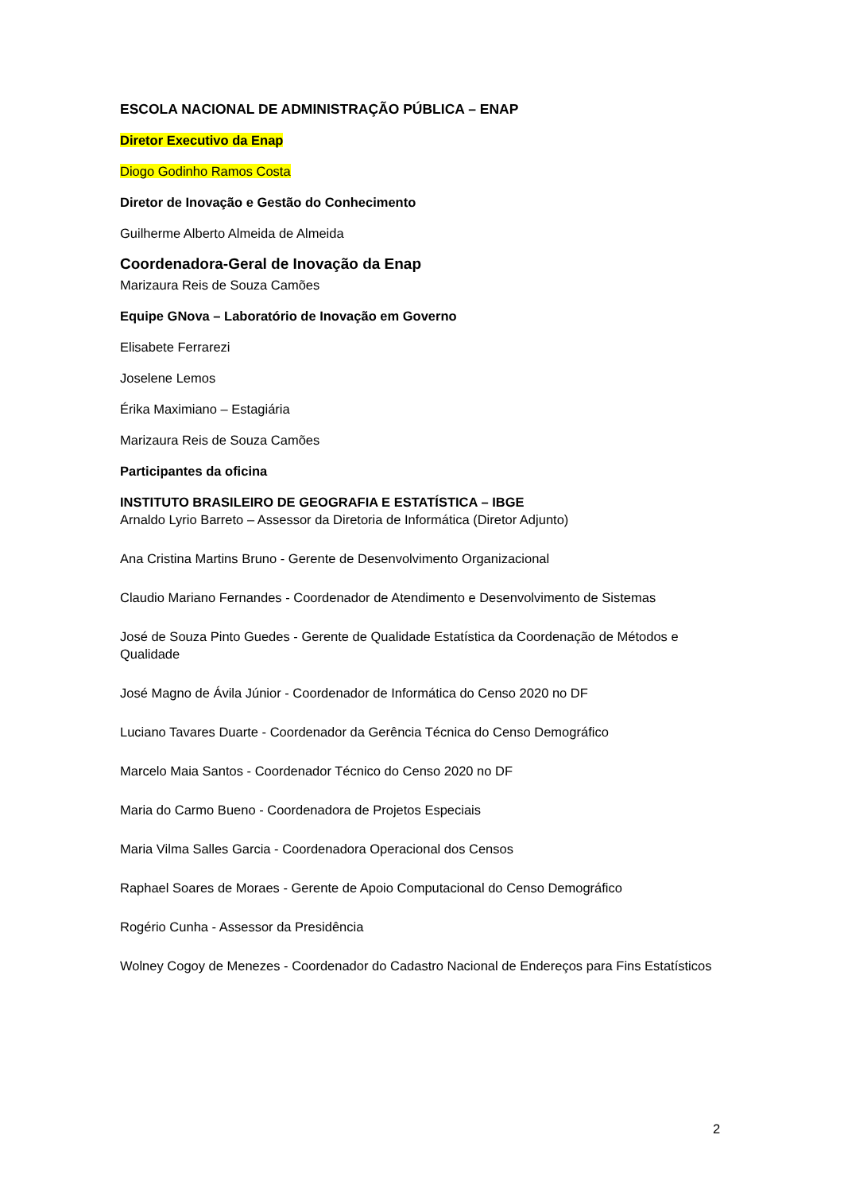ESCOLA NACIONAL DE ADMINISTRAÇÃO PÚBLICA – ENAP
Diretor Executivo da Enap
Diogo Godinho Ramos Costa
Diretor de Inovação e Gestão do Conhecimento
Guilherme Alberto Almeida de Almeida
Coordenadora-Geral de Inovação da Enap
Marizaura Reis de Souza Camões
Equipe GNova – Laboratório de Inovação em Governo
Elisabete Ferrarezi
Joselene Lemos
Érika Maximiano – Estagiária
Marizaura Reis de Souza Camões
Participantes da oficina
INSTITUTO BRASILEIRO DE GEOGRAFIA E ESTATÍSTICA – IBGE
Arnaldo Lyrio Barreto – Assessor da Diretoria de Informática (Diretor Adjunto)
Ana Cristina Martins Bruno - Gerente de Desenvolvimento Organizacional
Claudio Mariano Fernandes - Coordenador de Atendimento e Desenvolvimento de Sistemas
José de Souza Pinto Guedes - Gerente de Qualidade Estatística da Coordenação de Métodos e Qualidade
José Magno de Ávila Júnior - Coordenador de Informática do Censo 2020 no DF
Luciano Tavares Duarte - Coordenador da Gerência Técnica do Censo Demográfico
Marcelo Maia Santos - Coordenador Técnico do Censo 2020 no DF
Maria do Carmo Bueno - Coordenadora de Projetos Especiais
Maria Vilma Salles Garcia - Coordenadora Operacional dos Censos
Raphael Soares de Moraes - Gerente de Apoio Computacional do Censo Demográfico
Rogério Cunha - Assessor da Presidência
Wolney Cogoy de Menezes - Coordenador do Cadastro Nacional de Endereços para Fins Estatísticos
2